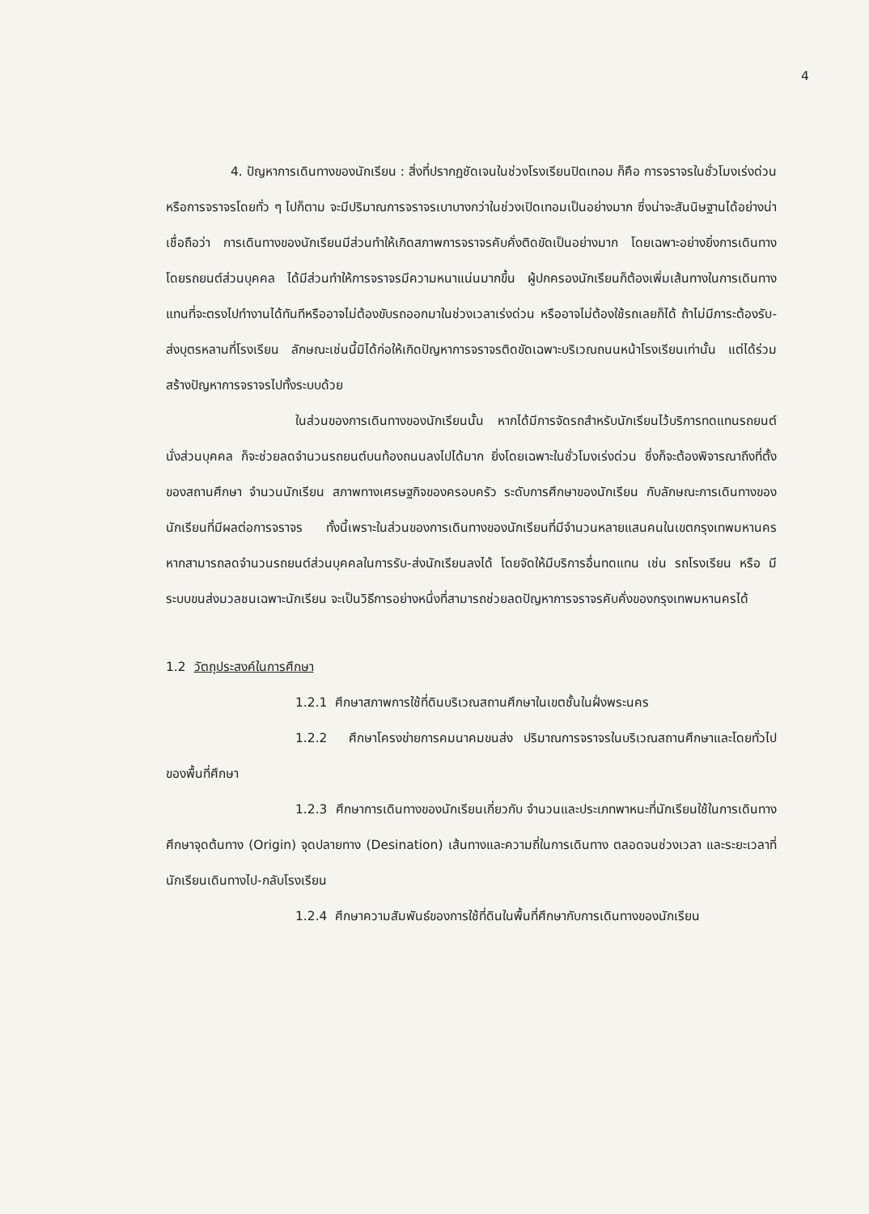4
4. ปัญหาการเดินทางของนักเรียน : สิ่งที่ปรากฏชัดเจนในช่วงโรงเรียนปิดเทอม ก็คือ การจราจรในชั่วโมงเร่งด่วน หรือการจราจรโดยทั่ว ๆ ไปก็ตาม จะมีปริมาณการจราจรเบาบางกว่าในช่วงเปิดเทอมเป็นอย่างมาก ซึ่งน่าจะสันนิษฐานได้อย่างน่าเชื่อถือว่า การเดินทางของนักเรียนมีส่วนทำให้เกิดสภาพการจราจรคับคั่งติดขัดเป็นอย่างมาก โดยเฉพาะอย่างยิ่งการเดินทางโดยรถยนต์ส่วนบุคคล ได้มีส่วนทำให้การจราจรมีความหนาแน่นมากขึ้น ผู้ปกครองนักเรียนก็ต้องเพิ่มเส้นทางในการเดินทาง แทนที่จะตรงไปทำงานได้ทันทีหรืออาจไม่ต้องขับรถออกมาในช่วงเวลาเร่งด่วน หรืออาจไม่ต้องใช้รถเลยก็ได้ ถ้าไม่มีภาระต้องรับ-ส่งบุตรหลานที่โรงเรียน ลักษณะเช่นนี้มิได้ก่อให้เกิดปัญหาการจราจรติดขัดเฉพาะบริเวณถนนหน้าโรงเรียนเท่านั้น แต่ได้ร่วมสร้างปัญหาการจราจรไปทั้งระบบด้วย
ในส่วนของการเดินทางของนักเรียนนั้น หากได้มีการจัดรถสำหรับนักเรียนไว้บริการทดแทนรถยนต์นั่งส่วนบุคคล ก็จะช่วยลดจำนวนรถยนต์บนท้องถนนลงไปได้มาก ยิ่งโดยเฉพาะในชั่วโมงเร่งด่วน ซึ่งก็จะต้องพิจารณาถึงที่ตั้งของสถานศึกษา จำนวนนักเรียน สภาพทางเศรษฐกิจของครอบครัว ระดับการศึกษาของนักเรียน กับลักษณะการเดินทางของนักเรียนที่มีผลต่อการจราจร ทั้งนี้เพราะในส่วนของการเดินทางของนักเรียนที่มีจำนวนหลายแสนคนในเขตกรุงเทพมหานคร หากสามารถลดจำนวนรถยนต์ส่วนบุคคลในการรับ-ส่งนักเรียนลงได้ โดยจัดให้มีบริการอื่นทดแทน เช่น รถโรงเรียน หรือ มีระบบขนส่งมวลชนเฉพาะนักเรียน จะเป็นวิธีการอย่างหนึ่งที่สามารถช่วยลดปัญหาการจราจรคับคั่งของกรุงเทพมหานครได้
1.2 วัตถุประสงค์ในการศึกษา
1.2.1 ศึกษาสภาพการใช้ที่ดินบริเวณสถานศึกษาในเขตชั้นในฝั่งพระนคร
1.2.2 ศึกษาโครงข่ายการคมนาคมขนส่ง ปริมาณการจราจรในบริเวณสถานศึกษาและโดยทั่วไปของพื้นที่ศึกษา
1.2.3 ศึกษาการเดินทางของนักเรียนเกี่ยวกับ จำนวนและประเภทพาหนะที่นักเรียนใช้ในการเดินทาง ศึกษาจุดต้นทาง (Origin) จุดปลายทาง (Desination) เส้นทางและความถี่ในการเดินทาง ตลอดจนช่วงเวลา และระยะเวลาที่นักเรียนเดินทางไป-กลับโรงเรียน
1.2.4 ศึกษาความสัมพันธ์ของการใช้ที่ดินในพื้นที่ศึกษากับการเดินทางของนักเรียน